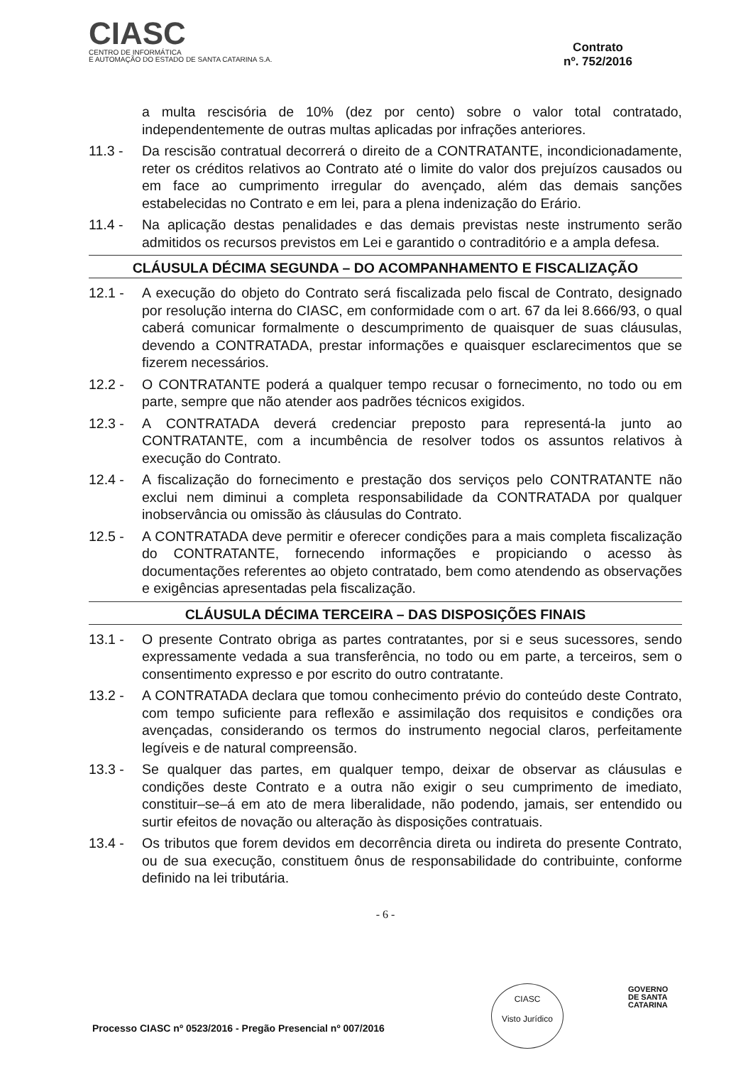CIASC
CENTRO DE INFORMÁTICA
E AUTOMAÇÃO DO ESTADO DE SANTA CATARINA S.A.
Contrato
nº. 752/2016
a multa rescisória de 10% (dez por cento) sobre o valor total contratado, independentemente de outras multas aplicadas por infrações anteriores.
11.3 - Da rescisão contratual decorrerá o direito de a CONTRATANTE, incondicionadamente, reter os créditos relativos ao Contrato até o limite do valor dos prejuízos causados ou em face ao cumprimento irregular do avençado, além das demais sanções estabelecidas no Contrato e em lei, para a plena indenização do Erário.
11.4 - Na aplicação destas penalidades e das demais previstas neste instrumento serão admitidos os recursos previstos em Lei e garantido o contraditório e a ampla defesa.
CLÁUSULA DÉCIMA SEGUNDA – DO ACOMPANHAMENTO E FISCALIZAÇÃO
12.1 - A execução do objeto do Contrato será fiscalizada pelo fiscal de Contrato, designado por resolução interna do CIASC, em conformidade com o art. 67 da lei 8.666/93, o qual caberá comunicar formalmente o descumprimento de quaisquer de suas cláusulas, devendo a CONTRATADA, prestar informações e quaisquer esclarecimentos que se fizerem necessários.
12.2 - O CONTRATANTE poderá a qualquer tempo recusar o fornecimento, no todo ou em parte, sempre que não atender aos padrões técnicos exigidos.
12.3 - A CONTRATADA deverá credenciar preposto para representá-la junto ao CONTRATANTE, com a incumbência de resolver todos os assuntos relativos à execução do Contrato.
12.4 - A fiscalização do fornecimento e prestação dos serviços pelo CONTRATANTE não exclui nem diminui a completa responsabilidade da CONTRATADA por qualquer inobservância ou omissão às cláusulas do Contrato.
12.5 - A CONTRATADA deve permitir e oferecer condições para a mais completa fiscalização do CONTRATANTE, fornecendo informações e propiciando o acesso às documentações referentes ao objeto contratado, bem como atendendo as observações e exigências apresentadas pela fiscalização.
CLÁUSULA DÉCIMA TERCEIRA – DAS DISPOSIÇÕES FINAIS
13.1 - O presente Contrato obriga as partes contratantes, por si e seus sucessores, sendo expressamente vedada a sua transferência, no todo ou em parte, a terceiros, sem o consentimento expresso e por escrito do outro contratante.
13.2 - A CONTRATADA declara que tomou conhecimento prévio do conteúdo deste Contrato, com tempo suficiente para reflexão e assimilação dos requisitos e condições ora avençadas, considerando os termos do instrumento negocial claros, perfeitamente legíveis e de natural compreensão.
13.3 - Se qualquer das partes, em qualquer tempo, deixar de observar as cláusulas e condições deste Contrato e a outra não exigir o seu cumprimento de imediato, constituir–se–á em ato de mera liberalidade, não podendo, jamais, ser entendido ou surtir efeitos de novação ou alteração às disposições contratuais.
13.4 - Os tributos que forem devidos em decorrência direta ou indireta do presente Contrato, ou de sua execução, constituem ônus de responsabilidade do contribuinte, conforme definido na lei tributária.
- 6 -
CIASC
Visto Jurídico
GOVERNO
DE SANTA
CATARINA
Processo CIASC nº 0523/2016 - Pregão Presencial nº 007/2016